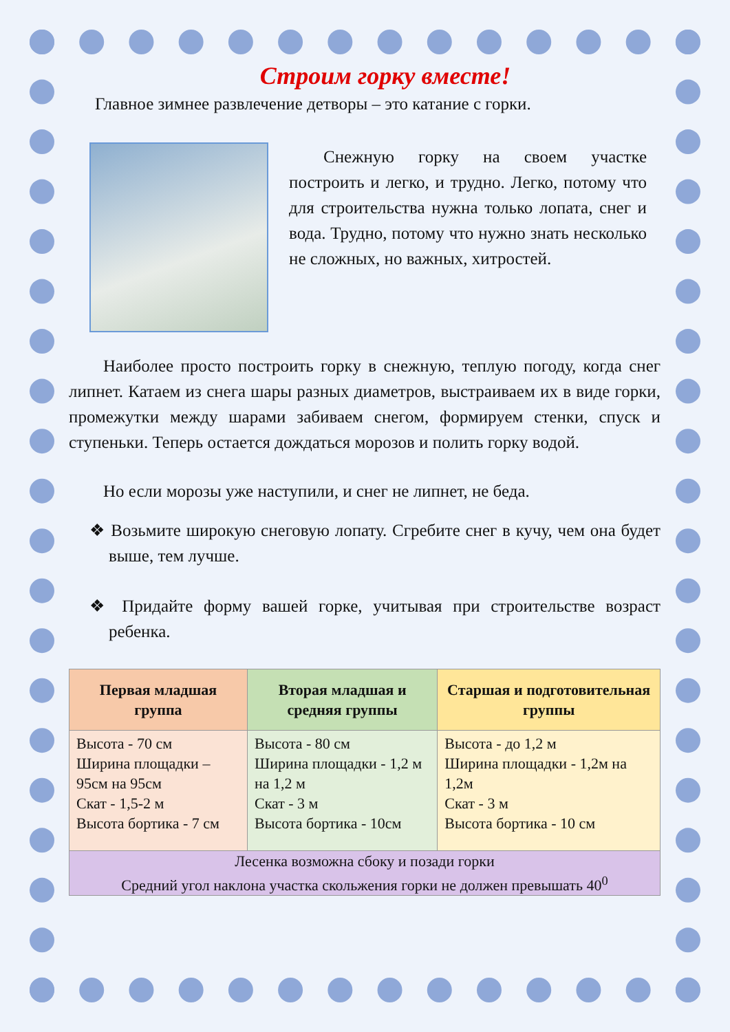Строим горку вместе!
Главное зимнее развлечение детворы – это катание с горки.
Снежную горку на своем участке построить и легко, и трудно. Легко, потому что для строительства нужна только лопата, снег и вода. Трудно, потому что нужно знать несколько не сложных, но важных, хитростей.
Наиболее просто построить горку в снежную, теплую погоду, когда снег липнет. Катаем из снега шары разных диаметров, выстраиваем их в виде горки, промежутки между шарами забиваем снегом, формируем стенки, спуск и ступеньки. Теперь остается дождаться морозов и полить горку водой.
Но если морозы уже наступили, и снег не липнет, не беда.
❖ Возьмите широкую снеговую лопату. Сгребите снег в кучу, чем она будет выше, тем лучше.
❖ Придайте форму вашей горке, учитывая при строительстве возраст ребенка.
| Первая младшая группа | Вторая младшая и средняя группы | Старшая и подготовительная группы |
| --- | --- | --- |
| Высота - 70 см Ширина площадки – 95см на 95см Скат - 1,5-2 м Высота бортика - 7 см | Высота - 80 см Ширина площадки - 1,2 м на 1,2 м Скат - 3 м Высота бортика - 10см | Высота - до 1,2 м Ширина площадки - 1,2м на 1,2м Скат - 3 м Высота бортика - 10 см |
| Лесенка возможна сбоку и позади горки Средний угол наклона участка скольжения горки не должен превышать 40<sup>0</sup> | | |